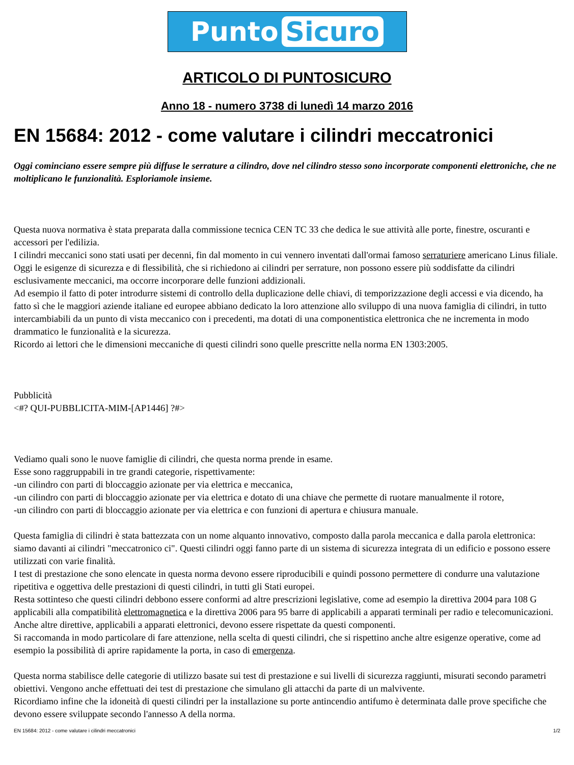Punto Sicuro
ARTICOLO DI PUNTOSICURO
Anno 18 - numero 3738 di lunedì 14 marzo 2016
EN 15684: 2012 - come valutare i cilindri meccatronici
Oggi cominciano essere sempre più diffuse le serrature a cilindro, dove nel cilindro stesso sono incorporate componenti elettroniche, che ne moltiplicano le funzionalità. Esploriamole insieme.
Questa nuova normativa è stata preparata dalla commissione tecnica CEN TC 33 che dedica le sue attività alle porte, finestre, oscuranti e accessori per l'edilizia.
I cilindri meccanici sono stati usati per decenni, fin dal momento in cui vennero inventati dall'ormai famoso serraturiere americano Linus filiale.
Oggi le esigenze di sicurezza e di flessibilità, che si richiedono ai cilindri per serrature, non possono essere più soddisfatte da cilindri esclusivamente meccanici, ma occorre incorporare delle funzioni addizionali.
Ad esempio il fatto di poter introdurre sistemi di controllo della duplicazione delle chiavi, di temporizzazione degli accessi e via dicendo, ha fatto sì che le maggiori aziende italiane ed europee abbiano dedicato la loro attenzione allo sviluppo di una nuova famiglia di cilindri, in tutto intercambiabili da un punto di vista meccanico con i precedenti, ma dotati di una componentistica elettronica che ne incrementa in modo drammatico le funzionalità e la sicurezza.
Ricordo ai lettori che le dimensioni meccaniche di questi cilindri sono quelle prescritte nella norma EN 1303:2005.
Pubblicità
<#? QUI-PUBBLICITA-MIM-[AP1446] ?#>
Vediamo quali sono le nuove famiglie di cilindri, che questa norma prende in esame.
Esse sono raggruppabili in tre grandi categorie, rispettivamente:
-un cilindro con parti di bloccaggio azionate per via elettrica e meccanica,
-un cilindro con parti di bloccaggio azionate per via elettrica e dotato di una chiave che permette di ruotare manualmente il rotore,
-un cilindro con parti di bloccaggio azionate per via elettrica e con funzioni di apertura e chiusura manuale.
Questa famiglia di cilindri è stata battezzata con un nome alquanto innovativo, composto dalla parola meccanica e dalla parola elettronica: siamo davanti ai cilindri "meccatronico ci". Questi cilindri oggi fanno parte di un sistema di sicurezza integrata di un edificio e possono essere utilizzati con varie finalità.
I test di prestazione che sono elencate in questa norma devono essere riproducibili e quindi possono permettere di condurre una valutazione ripetitiva e oggettiva delle prestazioni di questi cilindri, in tutti gli Stati europei.
Resta sottinteso che questi cilindri debbono essere conformi ad altre prescrizioni legislative, come ad esempio la direttiva 2004 para 108 G applicabili alla compatibilità elettromagnetica e la direttiva 2006 para 95 barre di applicabili a apparati terminali per radio e telecomunicazioni.
Anche altre direttive, applicabili a apparati elettronici, devono essere rispettate da questi componenti.
Si raccomanda in modo particolare di fare attenzione, nella scelta di questi cilindri, che si rispettino anche altre esigenze operative, come ad esempio la possibilità di aprire rapidamente la porta, in caso di emergenza.
Questa norma stabilisce delle categorie di utilizzo basate sui test di prestazione e sui livelli di sicurezza raggiunti, misurati secondo parametri obiettivi. Vengono anche effettuati dei test di prestazione che simulano gli attacchi da parte di un malvivente.
Ricordiamo infine che la idoneità di questi cilindri per la installazione su porte antincendio antifumo è determinata dalle prove specifiche che devono essere sviluppate secondo l'annesso A della norma.
EN 15684: 2012 - come valutare i cilindri meccatronici 1/2